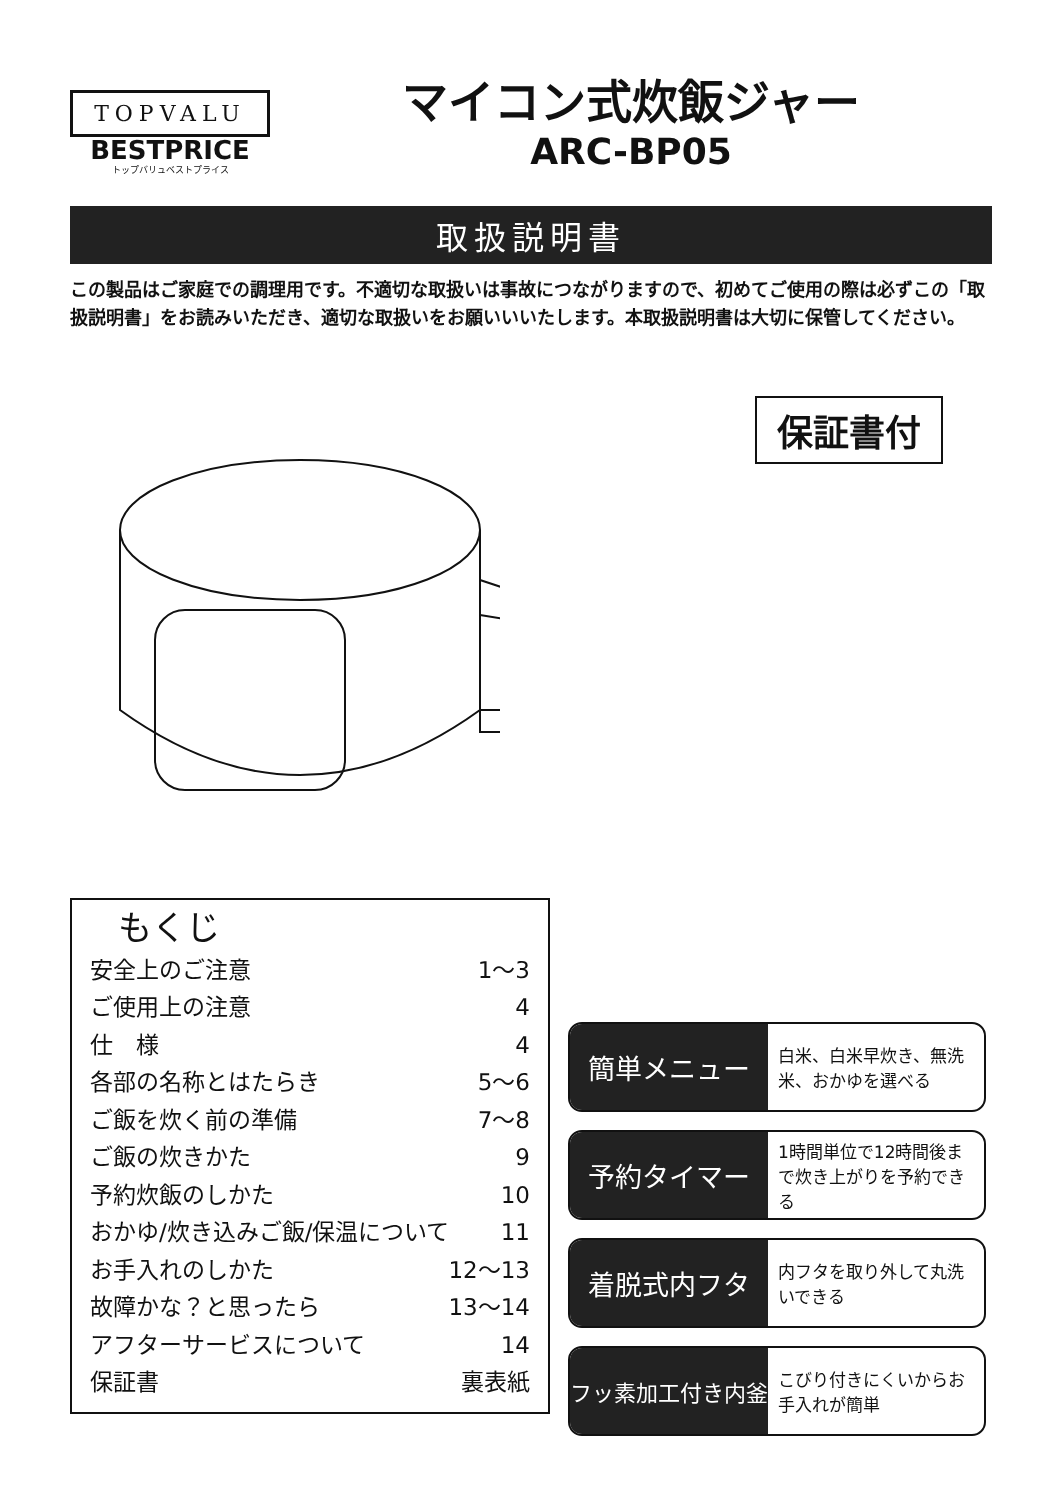TOPVALU
BESTPRICE
トップバリュベストプライス
マイコン式炊飯ジャー
ARC-BP05
取扱説明書
この製品はご家庭での調理用です。不適切な取扱いは事故につながりますので、初めてご使用の際は必ずこの「取扱説明書」をお読みいただき、適切な取扱いをお願いいいたします。本取扱説明書は大切に保管してください。
保証書付
もくじ
安全上のご注意 1～3
ご使用上の注意 4
仕　様 4
各部の名称とはたらき 5～6
ご飯を炊く前の準備 7～8
ご飯の炊きかた 9
予約炊飯のしかた 10
おかゆ/炊き込みご飯/保温について 11
お手入れのしかた 12～13
故障かな？と思ったら 13～14
アフターサービスについて 14
保証書 裏表紙
簡単メニュー
白米、白米早炊き、無洗米、おかゆを選べる
予約タイマー
1時間単位で12時間後まで炊き上がりを予約できる
着脱式内フタ
内フタを取り外して丸洗いできる
フッ素加工付き内釜
こびり付きにくいからお手入れが簡単